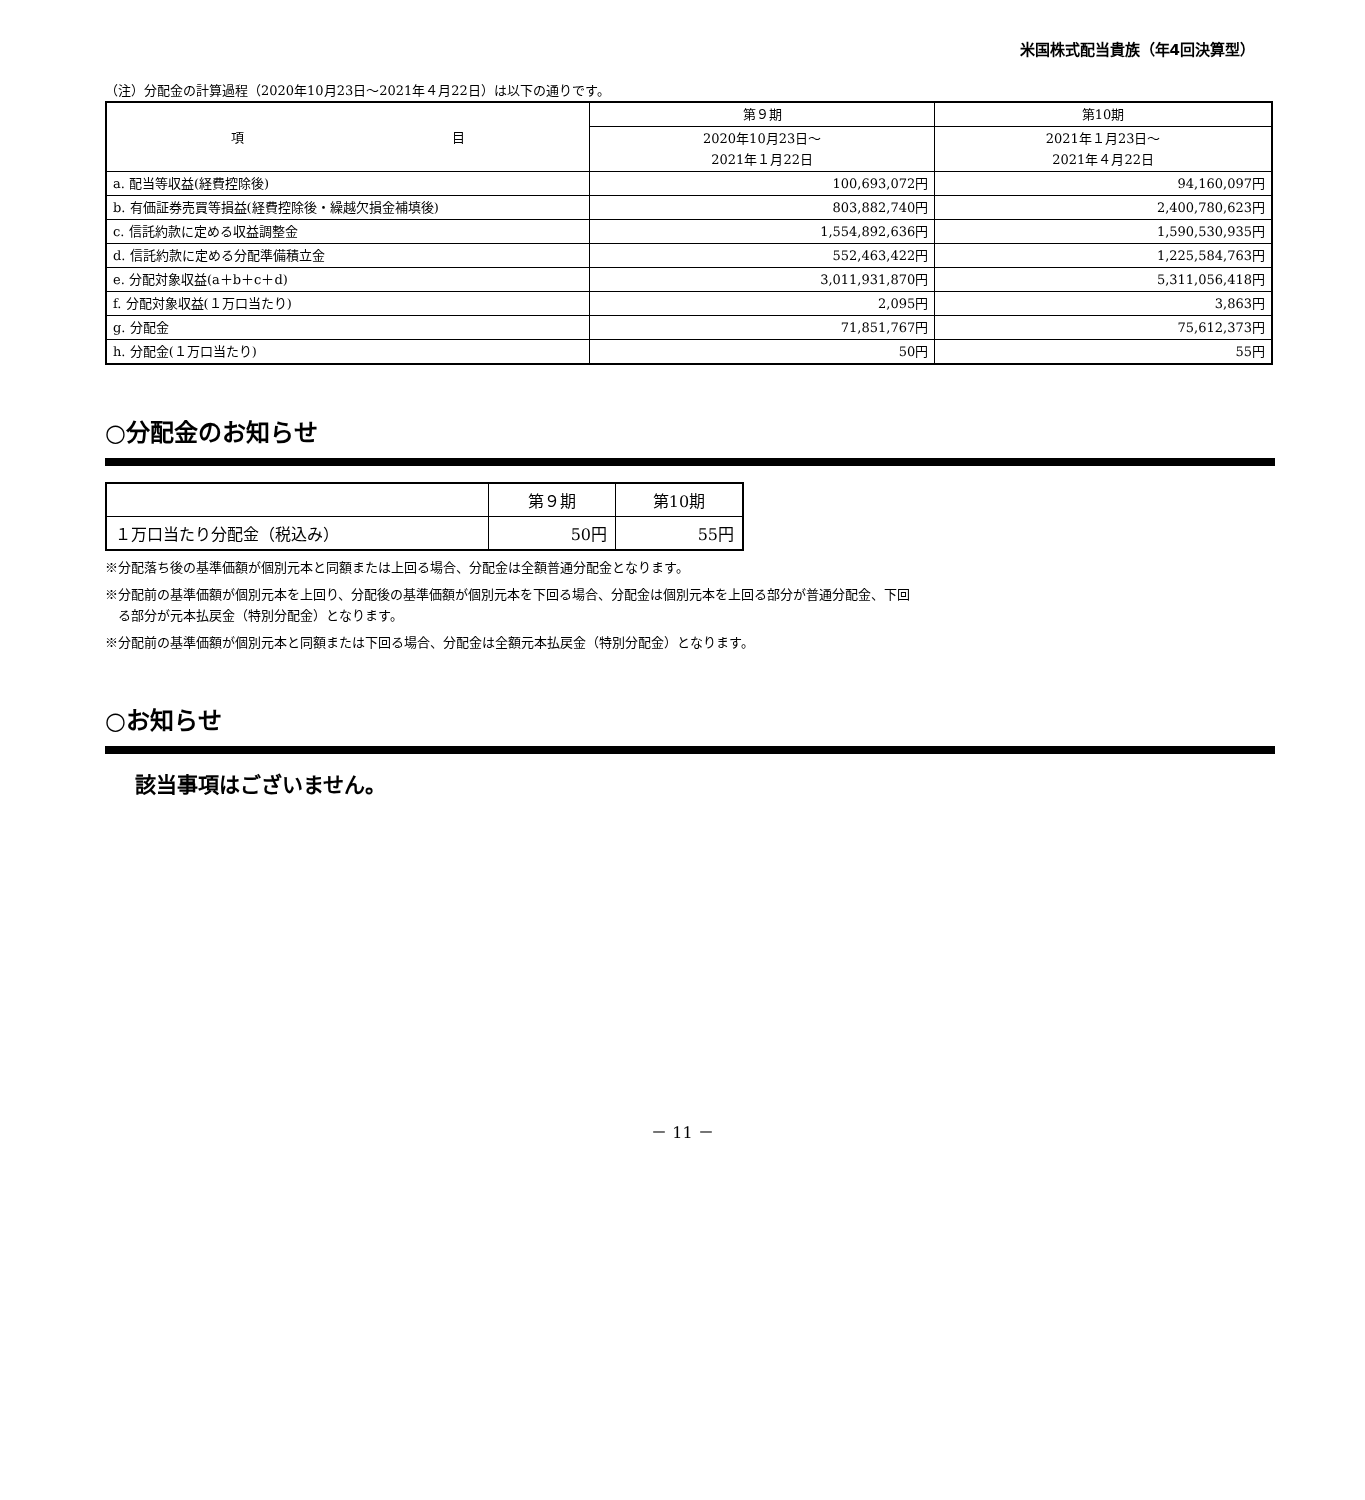米国株式配当貴族（年4回決算型）
（注）分配金の計算過程（2020年10月23日～2021年４月22日）は以下の通りです。
| 項 目 | 第９期 | 第10期 |
| --- | --- | --- |
| | 2020年10月23日～ 2021年１月22日 | 2021年１月23日～ 2021年４月22日 |
| a. 配当等収益(経費控除後) | 100,693,072円 | 94,160,097円 |
| b. 有価証券売買等損益(経費控除後・繰越欠損金補填後) | 803,882,740円 | 2,400,780,623円 |
| c. 信託約款に定める収益調整金 | 1,554,892,636円 | 1,590,530,935円 |
| d. 信託約款に定める分配準備積立金 | 552,463,422円 | 1,225,584,763円 |
| e. 分配対象収益(a＋b＋c＋d) | 3,011,931,870円 | 5,311,056,418円 |
| f. 分配対象収益(１万口当たり) | 2,095円 | 3,863円 |
| g. 分配金 | 71,851,767円 | 75,612,373円 |
| h. 分配金(１万口当たり) | 50円 | 55円 |
○分配金のお知らせ
| | 第９期 | 第10期 |
| --- | --- | --- |
| １万口当たり分配金（税込み） | 50円 | 55円 |
※分配落ち後の基準価額が個別元本と同額または上回る場合、分配金は全額普通分配金となります。
※分配前の基準価額が個別元本を上回り、分配後の基準価額が個別元本を下回る場合、分配金は個別元本を上回る部分が普通分配金、下回
る部分が元本払戻金（特別分配金）となります。
※分配前の基準価額が個別元本と同額または下回る場合、分配金は全額元本払戻金（特別分配金）となります。
○お知らせ
該当事項はございません。
－ 11 －